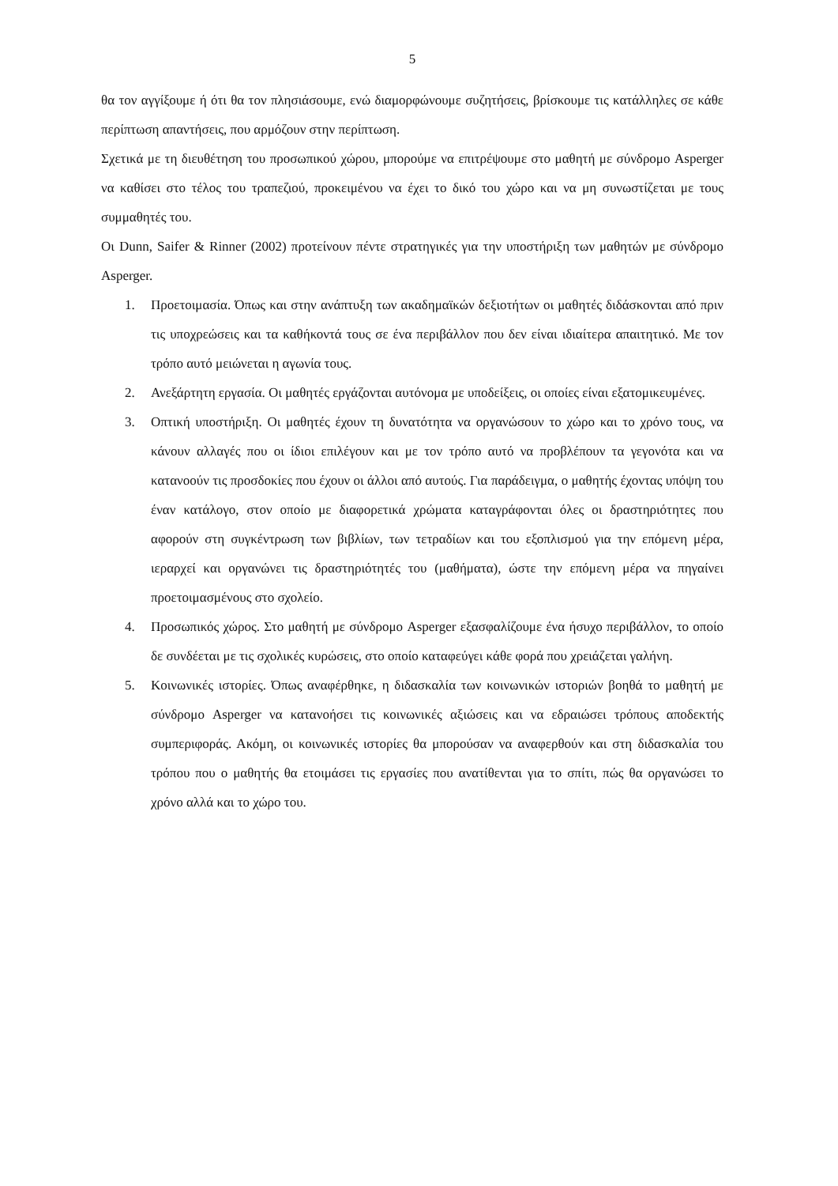5
θα τον αγγίξουμε ή ότι θα τον πλησιάσουμε, ενώ διαμορφώνουμε συζητήσεις, βρίσκουμε τις κατάλληλες σε κάθε περίπτωση απαντήσεις, που αρμόζουν στην περίπτωση.
Σχετικά με τη διευθέτηση του προσωπικού χώρου, μπορούμε να επιτρέψουμε στο μαθητή με σύνδρομο Asperger να καθίσει στο τέλος του τραπεζιού, προκειμένου να έχει το δικό του χώρο και να μη συνωστίζεται με τους συμμαθητές του.
Οι Dunn, Saifer & Rinner (2002) προτείνουν πέντε στρατηγικές για την υποστήριξη των μαθητών με σύνδρομο Asperger.
1. Προετοιμασία. Όπως και στην ανάπτυξη των ακαδημαϊκών δεξιοτήτων οι μαθητές διδάσκονται από πριν τις υποχρεώσεις και τα καθήκοντά τους σε ένα περιβάλλον που δεν είναι ιδιαίτερα απαιτητικό. Με τον τρόπο αυτό μειώνεται η αγωνία τους.
2. Ανεξάρτητη εργασία. Οι μαθητές εργάζονται αυτόνομα με υποδείξεις, οι οποίες είναι εξατομικευμένες.
3. Οπτική υποστήριξη. Οι μαθητές έχουν τη δυνατότητα να οργανώσουν το χώρο και το χρόνο τους, να κάνουν αλλαγές που οι ίδιοι επιλέγουν και με τον τρόπο αυτό να προβλέπουν τα γεγονότα και να κατανοούν τις προσδοκίες που έχουν οι άλλοι από αυτούς. Για παράδειγμα, ο μαθητής έχοντας υπόψη του έναν κατάλογο, στον οποίο με διαφορετικά χρώματα καταγράφονται όλες οι δραστηριότητες που αφορούν στη συγκέντρωση των βιβλίων, των τετραδίων και του εξοπλισμού για την επόμενη μέρα, ιεραρχεί και οργανώνει τις δραστηριότητές του (μαθήματα), ώστε την επόμενη μέρα να πηγαίνει προετοιμασμένους στο σχολείο.
4. Προσωπικός χώρος. Στο μαθητή με σύνδρομο Asperger εξασφαλίζουμε ένα ήσυχο περιβάλλον, το οποίο δε συνδέεται με τις σχολικές κυρώσεις, στο οποίο καταφεύγει κάθε φορά που χρειάζεται γαλήνη.
5. Κοινωνικές ιστορίες. Όπως αναφέρθηκε, η διδασκαλία των κοινωνικών ιστοριών βοηθά το μαθητή με σύνδρομο Asperger να κατανοήσει τις κοινωνικές αξιώσεις και να εδραιώσει τρόπους αποδεκτής συμπεριφοράς. Ακόμη, οι κοινωνικές ιστορίες θα μπορούσαν να αναφερθούν και στη διδασκαλία του τρόπου που ο μαθητής θα ετοιμάσει τις εργασίες που ανατίθενται για το σπίτι, πώς θα οργανώσει το χρόνο αλλά και το χώρο του.